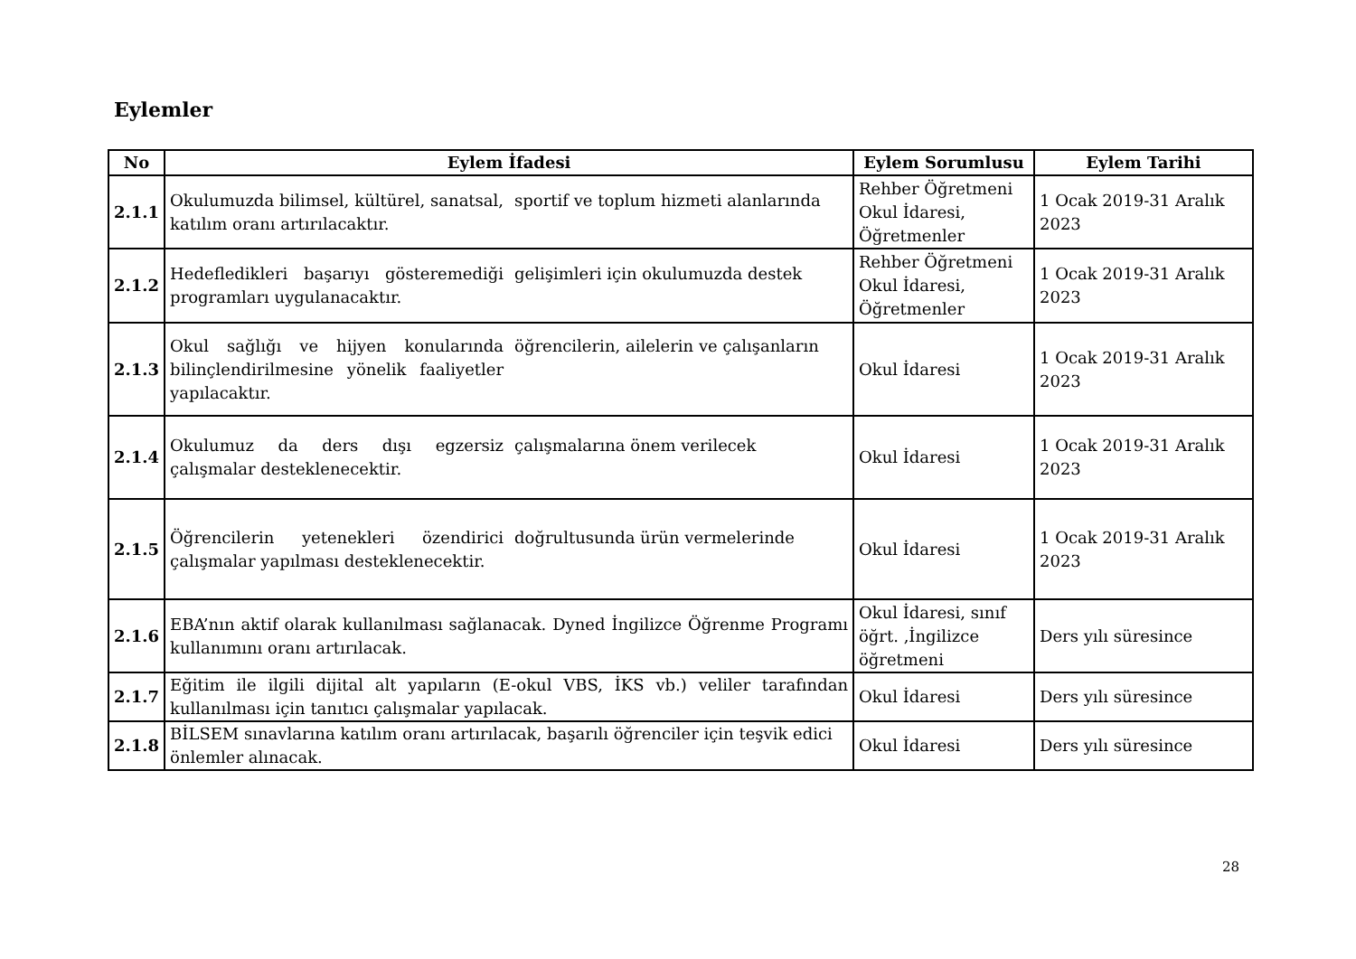Eylemler
| No | Eylem İfadesi | Eylem Sorumlusu | Eylem Tarihi |
| --- | --- | --- | --- |
| 2.1.1 | Okulumuzda bilimsel, kültürel, sanatsal, katılım oranı artırılacaktır. sportif ve toplum hizmeti alanlarında | Rehber Öğretmeni Okul İdaresi, Öğretmenler | 1 Ocak 2019-31 Aralık 2023 |
| 2.1.2 | Hedefledikleri başarıyı gösteremediği programları uygulanacaktır. gelişimleri için okulumuzda destek | Rehber Öğretmeni Okul İdaresi, Öğretmenler | 1 Ocak 2019-31 Aralık 2023 |
| 2.1.3 | Okul sağlığı ve hijyen konularında bilinçlendirilmesine yönelik faaliyetler yapılacaktır. öğrencilerin, ailelerin ve çalışanların | Okul İdaresi | 1 Ocak 2019-31 Aralık 2023 |
| 2.1.4 | Okulumuz da ders dışı egzersiz çalışmalar desteklenecektir. çalışmalarına önem verilecek | Okul İdaresi | 1 Ocak 2019-31 Aralık 2023 |
| 2.1.5 | Öğrencilerin yetenekleri özendirici çalışmalar yapılması desteklenecektir. doğrultusunda ürün vermelerinde | Okul İdaresi | 1 Ocak 2019-31 Aralık 2023 |
| 2.1.6 | EBA’nın aktif olarak kullanılması sağlanacak. Dyned İngilizce Öğrenme Programı kullanımını oranı artırılacak. | Okul İdaresi, sınıf öğrt. ,İngilizce öğretmeni | Ders yılı süresince |
| 2.1.7 | Eğitim ile ilgili dijital alt yapıların (E-okul VBS, İKS vb.) veliler tarafından kullanılması için tanıtıcı çalışmalar yapılacak. | Okul İdaresi | Ders yılı süresince |
| 2.1.8 | BİLSEM sınavlarına katılım oranı artırılacak, başarılı öğrenciler için teşvik edici önlemler alınacak. | Okul İdaresi | Ders yılı süresince |
28